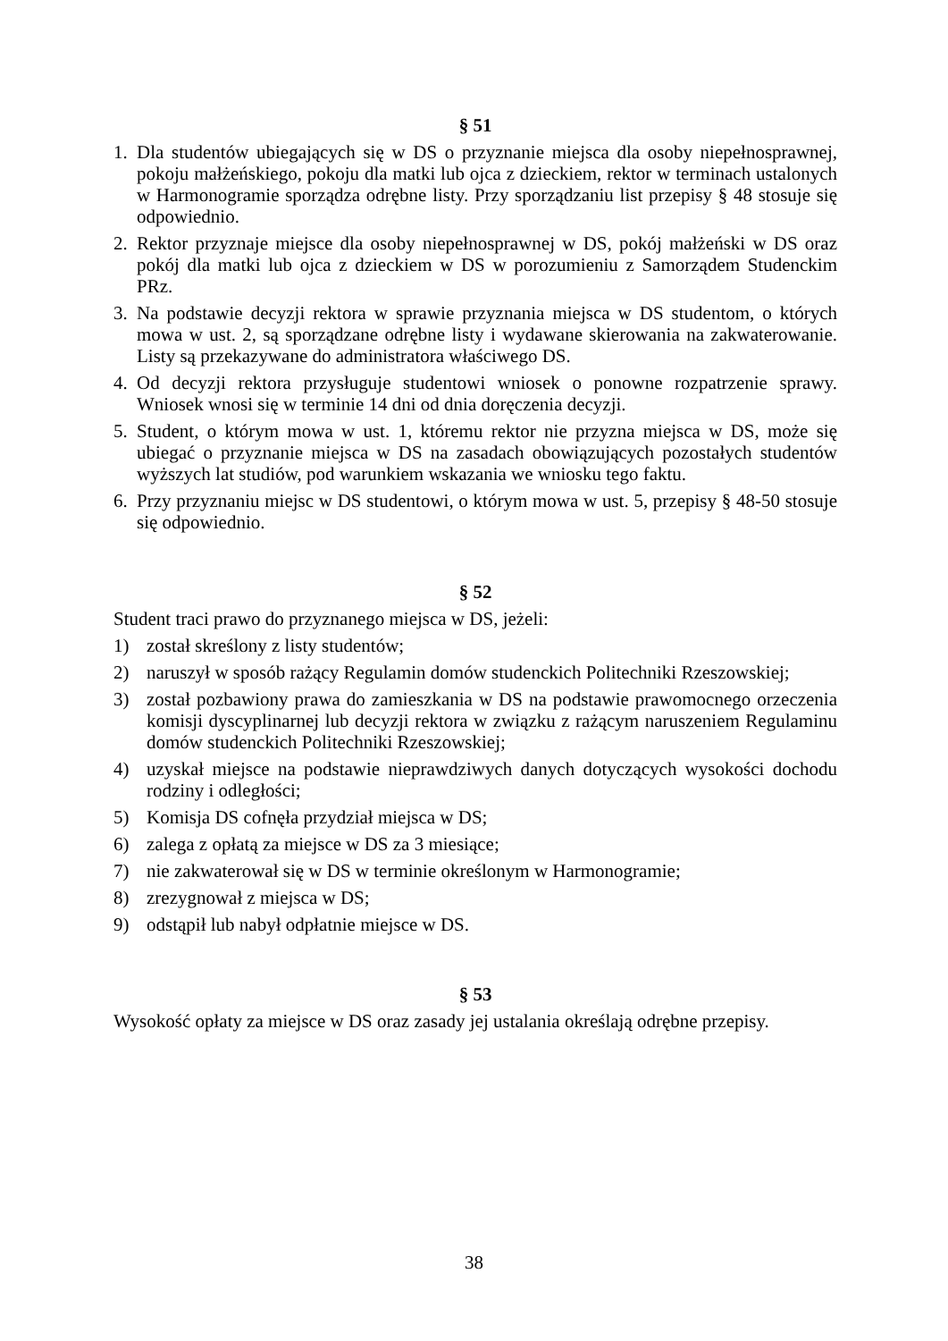§ 51
1. Dla studentów ubiegających się w DS o przyznanie miejsca dla osoby niepełnosprawnej, pokoju małżeńskiego, pokoju dla matki lub ojca z dzieckiem, rektor w terminach ustalonych w Harmonogramie sporządza odrębne listy. Przy sporządzaniu list przepisy § 48 stosuje się odpowiednio.
2. Rektor przyznaje miejsce dla osoby niepełnosprawnej w DS, pokój małżeński w DS oraz pokój dla matki lub ojca z dzieckiem w DS w porozumieniu z Samorządem Studenckim PRz.
3. Na podstawie decyzji rektora w sprawie przyznania miejsca w DS studentom, o których mowa w ust. 2, są sporządzane odrębne listy i wydawane skierowania na zakwaterowanie. Listy są przekazywane do administratora właściwego DS.
4. Od decyzji rektora przysługuje studentowi wniosek o ponowne rozpatrzenie sprawy. Wniosek wnosi się w terminie 14 dni od dnia doręczenia decyzji.
5. Student, o którym mowa w ust. 1, któremu rektor nie przyzna miejsca w DS, może się ubiegać o przyznanie miejsca w DS na zasadach obowiązujących pozostałych studentów wyższych lat studiów, pod warunkiem wskazania we wniosku tego faktu.
6. Przy przyznaniu miejsc w DS studentowi, o którym mowa w ust. 5, przepisy § 48-50 stosuje się odpowiednio.
§ 52
Student traci prawo do przyznanego miejsca w DS, jeżeli:
1) został skreślony z listy studentów;
2) naruszył w sposób rażący Regulamin domów studenckich Politechniki Rzeszowskiej;
3) został pozbawiony prawa do zamieszkania w DS na podstawie prawomocnego orzeczenia komisji dyscyplinarnej lub decyzji rektora w związku z rażącym naruszeniem Regulaminu domów studenckich Politechniki Rzeszowskiej;
4) uzyskał miejsce na podstawie nieprawdziwych danych dotyczących wysokości dochodu rodziny i odległości;
5) Komisja DS cofnęła przydział miejsca w DS;
6) zalega z opłatą za miejsce w DS za 3 miesiące;
7) nie zakwaterował się w DS w terminie określonym w Harmonogramie;
8) zrezygnował z miejsca w DS;
9) odstąpił lub nabył odpłatnie miejsce w DS.
§ 53
Wysokość opłaty za miejsce w DS oraz zasady jej ustalania określają odrębne przepisy.
38